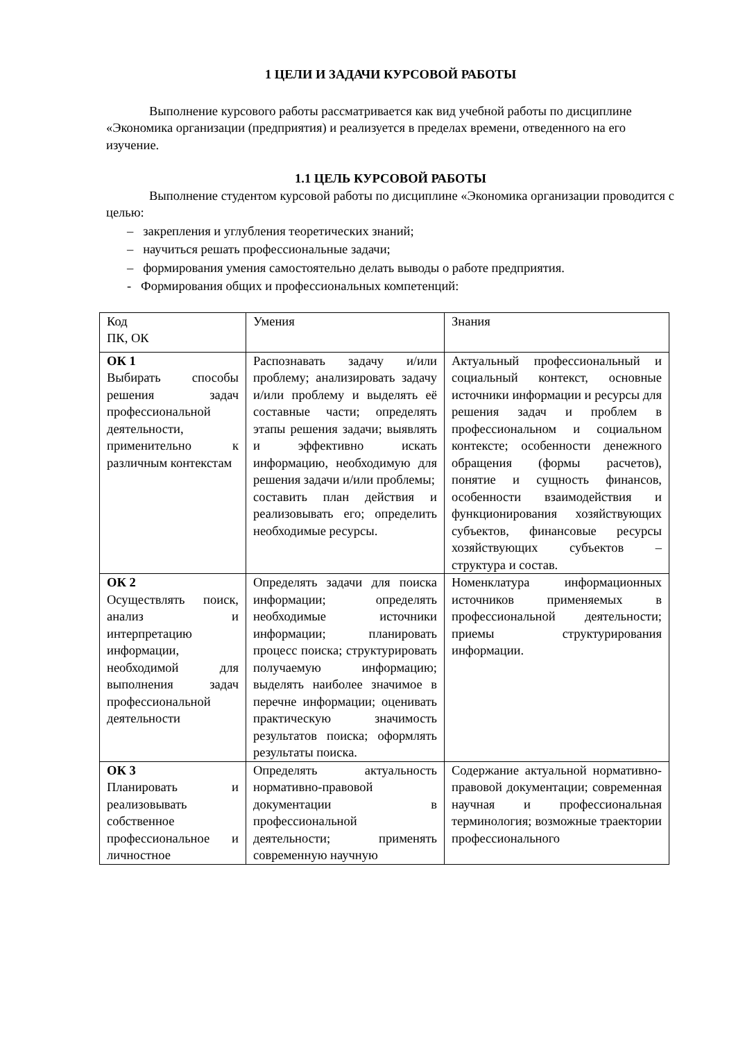1 ЦЕЛИ И ЗАДАЧИ КУРСОВОЙ РАБОТЫ
Выполнение курсового работы рассматривается как вид учебной работы по дисциплине «Экономика организации (предприятия) и реализуется в пределах времени, отведенного на его изучение.
1.1 ЦЕЛЬ КУРСОВОЙ РАБОТЫ
Выполнение студентом курсовой работы по дисциплине «Экономика организации проводится с целью:
– закрепления и углубления теоретических знаний;
– научиться решать профессиональные задачи;
– формирования умения самостоятельно делать выводы о работе предприятия.
- Формирования общих и профессиональных компетенций:
| Код ПК, ОК | Умения | Знания |
| ОК 1 Выбирать способы решения задач профессиональной деятельности, применительно к различным контекстам | Распознавать задачу и/или проблему; анализировать задачу и/или проблему и выделять её составные части; определять этапы решения задачи; выявлять и эффективно искать информацию, необходимую для решения задачи и/или проблемы; составить план действия и реализовывать его; определить необходимые ресурсы. | Актуальный профессиональный и социальный контекст, основные источники информации и ресурсы для решения задач и проблем в профессиональном и социальном контексте; особенности денежного обращения (формы расчетов), понятие и сущность финансов, особенности взаимодействия и функционирования хозяйствующих субъектов, финансовые ресурсы хозяйствующих субъектов – структура и состав. |
| ОК 2 Осуществлять поиск, анализ и интерпретацию информации, необходимой для выполнения задач профессиональной деятельности | Определять задачи для поиска информации; определять необходимые источники информации; планировать процесс поиска; структурировать получаемую информацию; выделять наиболее значимое в перечне информации; оценивать практическую значимость результатов поиска; оформлять результаты поиска. | Номенклатура информационных источников применяемых в профессиональной деятельности; приемы структурирования информации. |
| ОК 3 Планировать и реализовывать собственное профессиональное и личностное | Определять актуальность нормативно-правовой документации в профессиональной деятельности; применять современную научную | Содержание актуальной нормативно-правовой документации; современная научная и профессиональная терминология; возможные траектории профессионального |